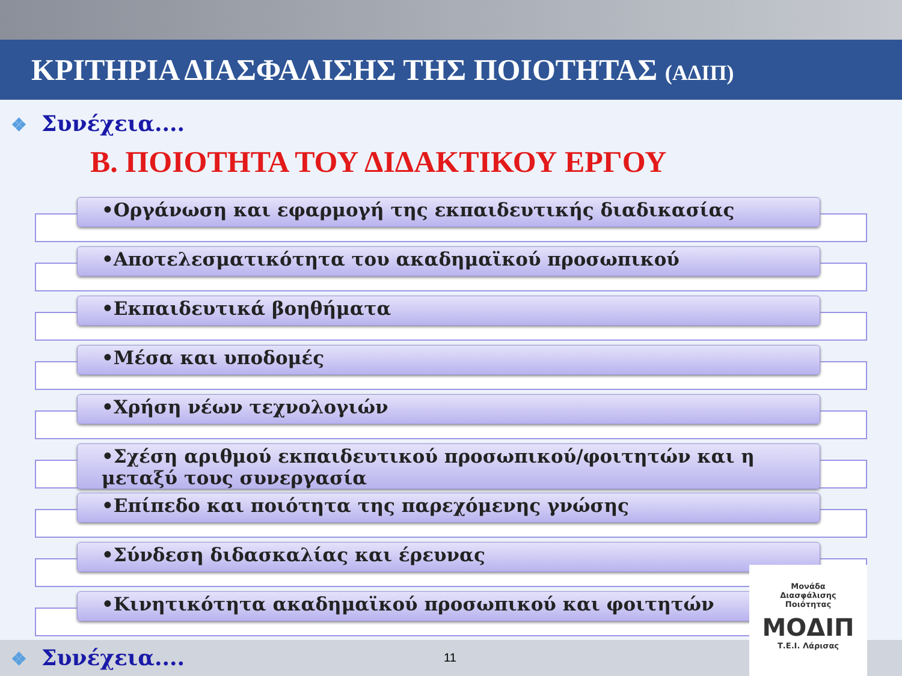ΚΡΙΤΗΡΙΑ ΔΙΑΣΦΑΛΙΣΗΣ ΤΗΣ ΠΟΙΟΤΗΤΑΣ (ΑΔΙΠ)
❖ Συνέχεια....
Β. ΠΟΙΟΤΗΤΑ ΤΟΥ ΔΙΔΑΚΤΙΚΟΥ ΕΡΓΟΥ
•Οργάνωση και εφαρμογή της εκπαιδευτικής διαδικασίας
•Αποτελεσματικότητα του ακαδημαϊκού προσωπικού
•Εκπαιδευτικά βοηθήματα
•Μέσα και υποδομές
•Χρήση νέων τεχνολογιών
•Σχέση αριθμού εκπαιδευτικού προσωπικού/φοιτητών και η μεταξύ τους συνεργασία
•Επίπεδο και ποιότητα της παρεχόμενης γνώσης
•Σύνδεση διδασκαλίας και έρευνας
•Κινητικότητα ακαδημαϊκού προσωπικού και φοιτητών
❖ Συνέχεια....
11
Μονάδα
Διασφάλισης
Ποιότητας
ΜΟΔΙΠ
Τ.Ε.Ι. Λάρισας